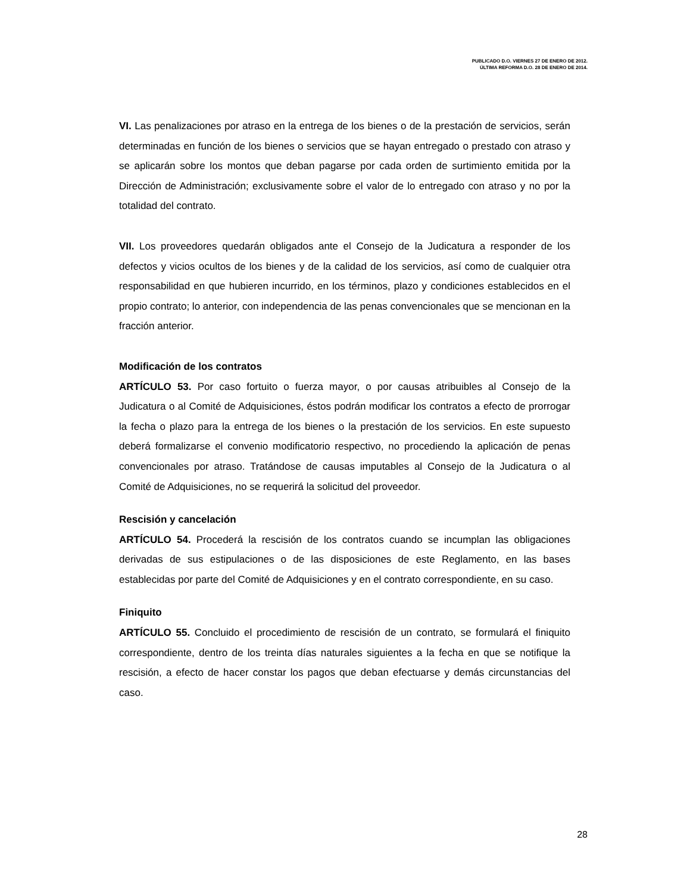PUBLICADO D.O. VIERNES 27 DE ENERO DE 2012.
ÚLTIMA REFORMA D.O. 28 DE ENERO DE 2014.
VI. Las penalizaciones por atraso en la entrega de los bienes o de la prestación de servicios, serán determinadas en función de los bienes o servicios que se hayan entregado o prestado con atraso y se aplicarán sobre los montos que deban pagarse por cada orden de surtimiento emitida por la Dirección de Administración; exclusivamente sobre el valor de lo entregado con atraso y no por la totalidad del contrato.
VII. Los proveedores quedarán obligados ante el Consejo de la Judicatura a responder de los defectos y vicios ocultos de los bienes y de la calidad de los servicios, así como de cualquier otra responsabilidad en que hubieren incurrido, en los términos, plazo y condiciones establecidos en el propio contrato; lo anterior, con independencia de las penas convencionales que se mencionan en la fracción anterior.
Modificación de los contratos
ARTÍCULO 53. Por caso fortuito o fuerza mayor, o por causas atribuibles al Consejo de la Judicatura o al Comité de Adquisiciones, éstos podrán modificar los contratos a efecto de prorrogar la fecha o plazo para la entrega de los bienes o la prestación de los servicios. En este supuesto deberá formalizarse el convenio modificatorio respectivo, no procediendo la aplicación de penas convencionales por atraso. Tratándose de causas imputables al Consejo de la Judicatura o al Comité de Adquisiciones, no se requerirá la solicitud del proveedor.
Rescisión y cancelación
ARTÍCULO 54. Procederá la rescisión de los contratos cuando se incumplan las obligaciones derivadas de sus estipulaciones o de las disposiciones de este Reglamento, en las bases establecidas por parte del Comité de Adquisiciones y en el contrato correspondiente, en su caso.
Finiquito
ARTÍCULO 55. Concluido el procedimiento de rescisión de un contrato, se formulará el finiquito correspondiente, dentro de los treinta días naturales siguientes a la fecha en que se notifique la rescisión, a efecto de hacer constar los pagos que deban efectuarse y demás circunstancias del caso.
28